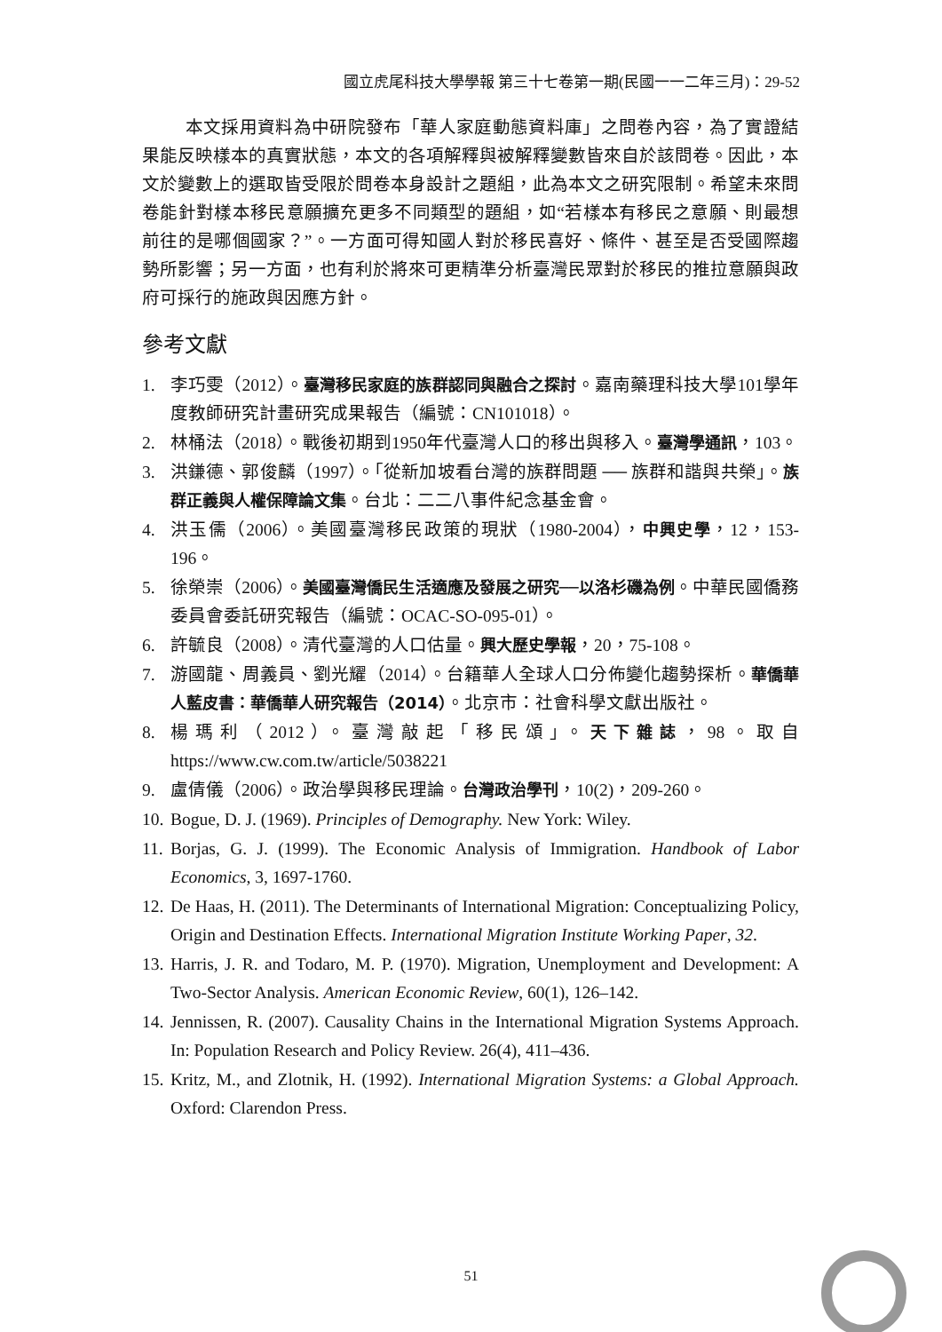國立虎尾科技大學學報 第三十七卷第一期(民國一一二年三月)：29-52
本文採用資料為中研院發布「華人家庭動態資料庫」之問卷內容，為了實證結果能反映樣本的真實狀態，本文的各項解釋與被解釋變數皆來自於該問卷。因此，本文於變數上的選取皆受限於問卷本身設計之題組，此為本文之研究限制。希望未來問卷能針對樣本移民意願擴充更多不同類型的題組，如“若樣本有移民之意願、則最想前往的是哪個國家？”。一方面可得知國人對於移民喜好、條件、甚至是否受國際趨勢所影響；另一方面，也有利於將來可更精準分析臺灣民眾對於移民的推拉意願與政府可採行的施政與因應方針。
參考文獻
1. 李巧雯（2012）。臺灣移民家庭的族群認同與融合之探討。嘉南藥理科技大學101學年度教師研究計畫研究成果報告（編號：CN101018）。
2. 林桶法（2018）。戰後初期到1950年代臺灣人口的移出與移入。臺灣學通訊，103。
3. 洪鎌德、郭俊麟（1997）。「從新加坡看台灣的族群問題 ── 族群和諧與共榮」。族群正義與人權保障論文集。台北：二二八事件紀念基金會。
4. 洪玉儒（2006）。美國臺灣移民政策的現狀（1980-2004），中興史學，12，153-196。
5. 徐榮崇（2006）。美國臺灣僑民生活適應及發展之研究──以洛杉磯為例。中華民國僑務委員會委託研究報告（編號：OCAC-SO-095-01）。
6. 許毓良（2008）。清代臺灣的人口估量。興大歷史學報，20，75-108。
7. 游國龍、周義員、劉光耀（2014）。台籍華人全球人口分佈變化趨勢探析。華僑華人藍皮書：華僑華人研究報告（2014）。北京市：社會科學文獻出版社。
8. 楊瑪利（2012）。臺灣敲起「移民頌」。天下雜誌，98。取自 https://www.cw.com.tw/article/5038221
9. 盧倩儀（2006）。政治學與移民理論。台灣政治學刊，10(2)，209-260。
10. Bogue, D. J. (1969). Principles of Demography. New York: Wiley.
11. Borjas, G. J. (1999). The Economic Analysis of Immigration. Handbook of Labor Economics, 3, 1697-1760.
12. De Haas, H. (2011). The Determinants of International Migration: Conceptualizing Policy, Origin and Destination Effects. International Migration Institute Working Paper, 32.
13. Harris, J. R. and Todaro, M. P. (1970). Migration, Unemployment and Development: A Two-Sector Analysis. American Economic Review, 60(1), 126–142.
14. Jennissen, R. (2007). Causality Chains in the International Migration Systems Approach. In: Population Research and Policy Review. 26(4), 411–436.
15. Kritz, M., and Zlotnik, H. (1992). International Migration Systems: a Global Approach. Oxford: Clarendon Press.
51